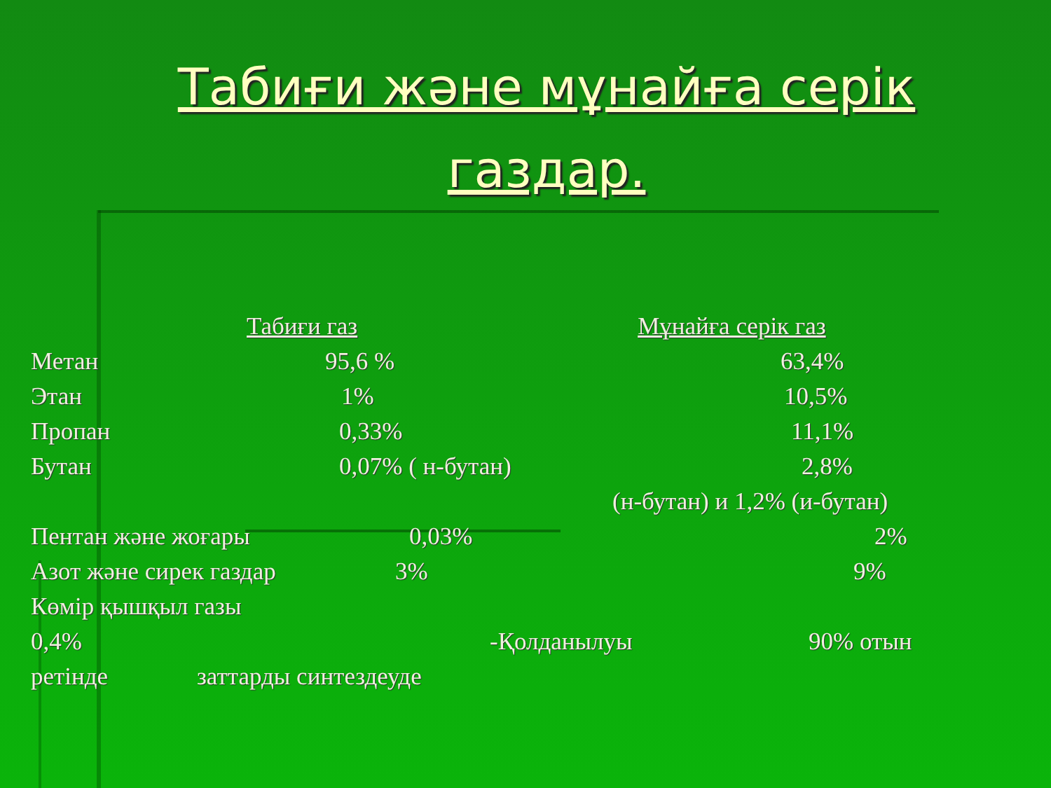Табиғи және мұнайға серік газдар.
Табиғи газ Мұнайға серік газ
Метан 95,6 % 63,4%
Этан 1% 10,5%
Пропан 0,33% 11,1%
Бутан 0,07% ( н-бутан) 2,8%
(н-бутан) и 1,2% (и-бутан)
Пентан және жоғары 0,03% 2%
Азот және сирек газдар 3% 9%
Көмір қышқыл газы
0,4% -Қолданылуы 90% отын
ретінде заттарды синтездеуде